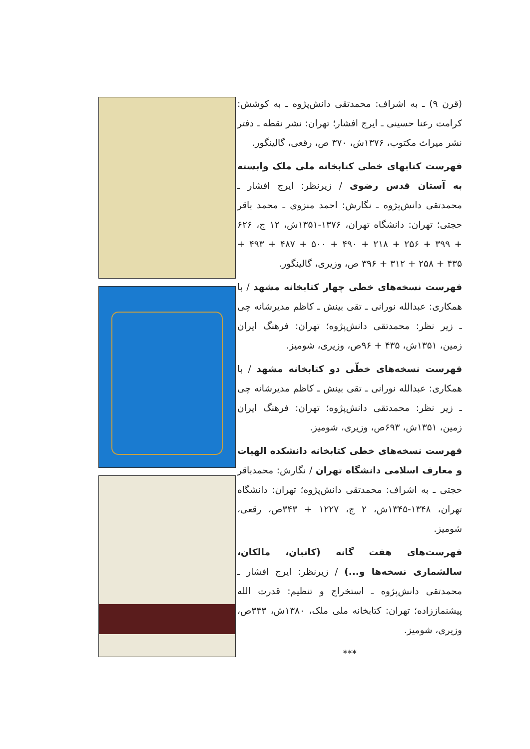(قرن ۹) ـ به اشراف: محمدتقی دانش‌پژوه ـ به کوشش: کرامت رعنا حسینی ـ ایرج افشار؛ تهران: نشر نقطه ـ دفتر نشر میراث مکتوب، ۱۳۷۶ش، ۳۷۰ ص، رقعی، گالینگور.
فهرست کتابهای خطی کتابخانه ملی ملک وابسته به آستان قدس رضوی / زیرنظر: ایرج افشار ـ محمدتقی دانش‌پژوه ـ نگارش: احمد منزوی ـ محمد باقر حجتی؛ تهران: دانشگاه تهران، ۱۳۷۶-۱۳۵۱ش، ۱۲ ج، ۶۲۶ + ۳۹۹ + ۲۵۶ + ۲۱۸ + ۴۹۰ + ۵۰۰ + ۴۸۷ + ۴۹۳ + ۴۳۵ + ۲۵۸ + ۳۱۲ + ۳۹۶ ص، وزیری، گالینگور.
فهرست نسخه‌های خطی چهار کتابخانه مشهد / با همکاری: عبدالله نورانی ـ تقی بینش ـ کاظم مدیرشانه چی ـ زیر نظر: محمدتقی دانش‌پژوه؛ تهران: فرهنگ ایران زمین، ۱۳۵۱ش، ۴۳۵ + ۹۶ص، وزیری، شومیز.
فهرست نسخه‌های خطّی دو کتابخانه مشهد / با همکاری: عبدالله نورانی ـ تقی بینش ـ کاظم مدیرشانه چی ـ زیر نظر: محمدتقی دانش‌پژوه؛ تهران: فرهنگ ایران زمین، ۱۳۵۱ش، ۶۹۳ص، وزیری، شومیز.
فهرست نسخه‌های خطی کتابخانه دانشکده الهیات و معارف اسلامی دانشگاه تهران / نگارش: محمدباقر حجتی ـ به اشراف: محمدتقی دانش‌پژوه؛ تهران: دانشگاه تهران، ۱۳۴۸-۱۳۴۵ش، ۲ ج، ۱۲۲۷ + ۳۴۳ص، رقعی، شومیز.
فهرست‌های هفت گانه (کاتبان، مالکان، سالشماری نسخه‌ها و...) / زیرنظر: ایرج افشار ـ محمدتقی دانش‌پژوه ـ استخراج و تنظیم: قدرت الله پیشنماززاده؛ تهران: کتابخانه ملی ملک، ۱۳۸۰ش، ۳۴۳ص، وزیری، شومیز.
***